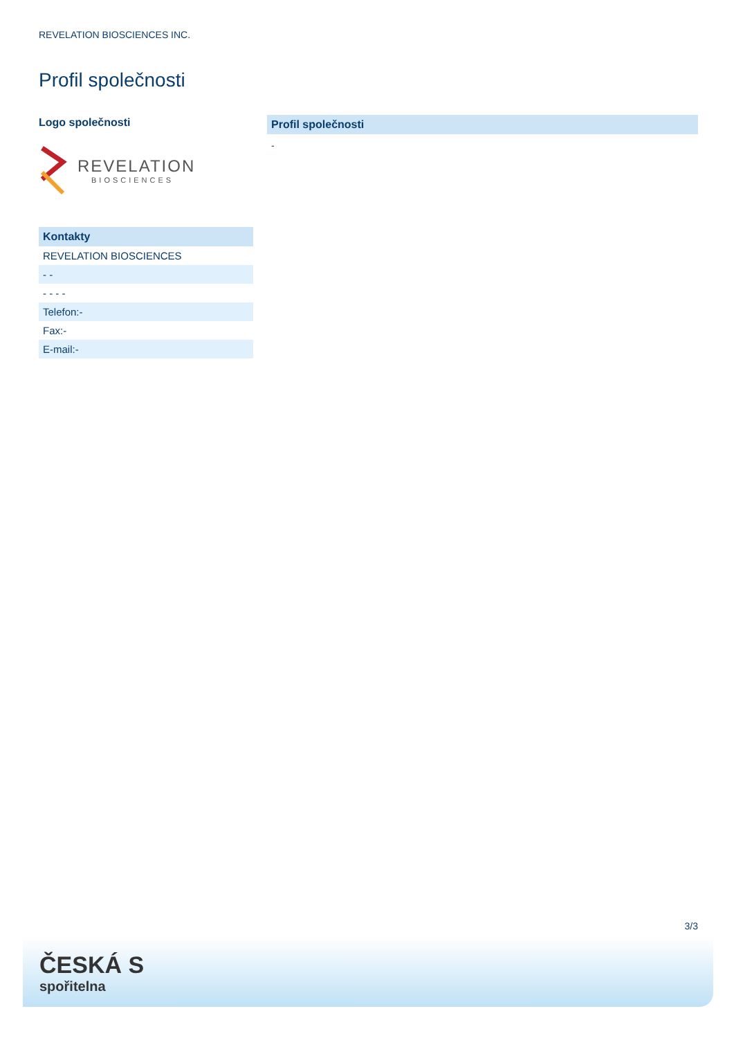REVELATION BIOSCIENCES INC.
Profil společnosti
Logo společnosti
REVELATION
BIOSCIENCES
| Kontakty |
| --- |
| REVELATION BIOSCIENCES |
| - - |
| - - - - |
| Telefon:- |
| Fax:- |
| E-mail:- |
Profil společnosti
-
3/3
ČESKÁ S
spořitelna